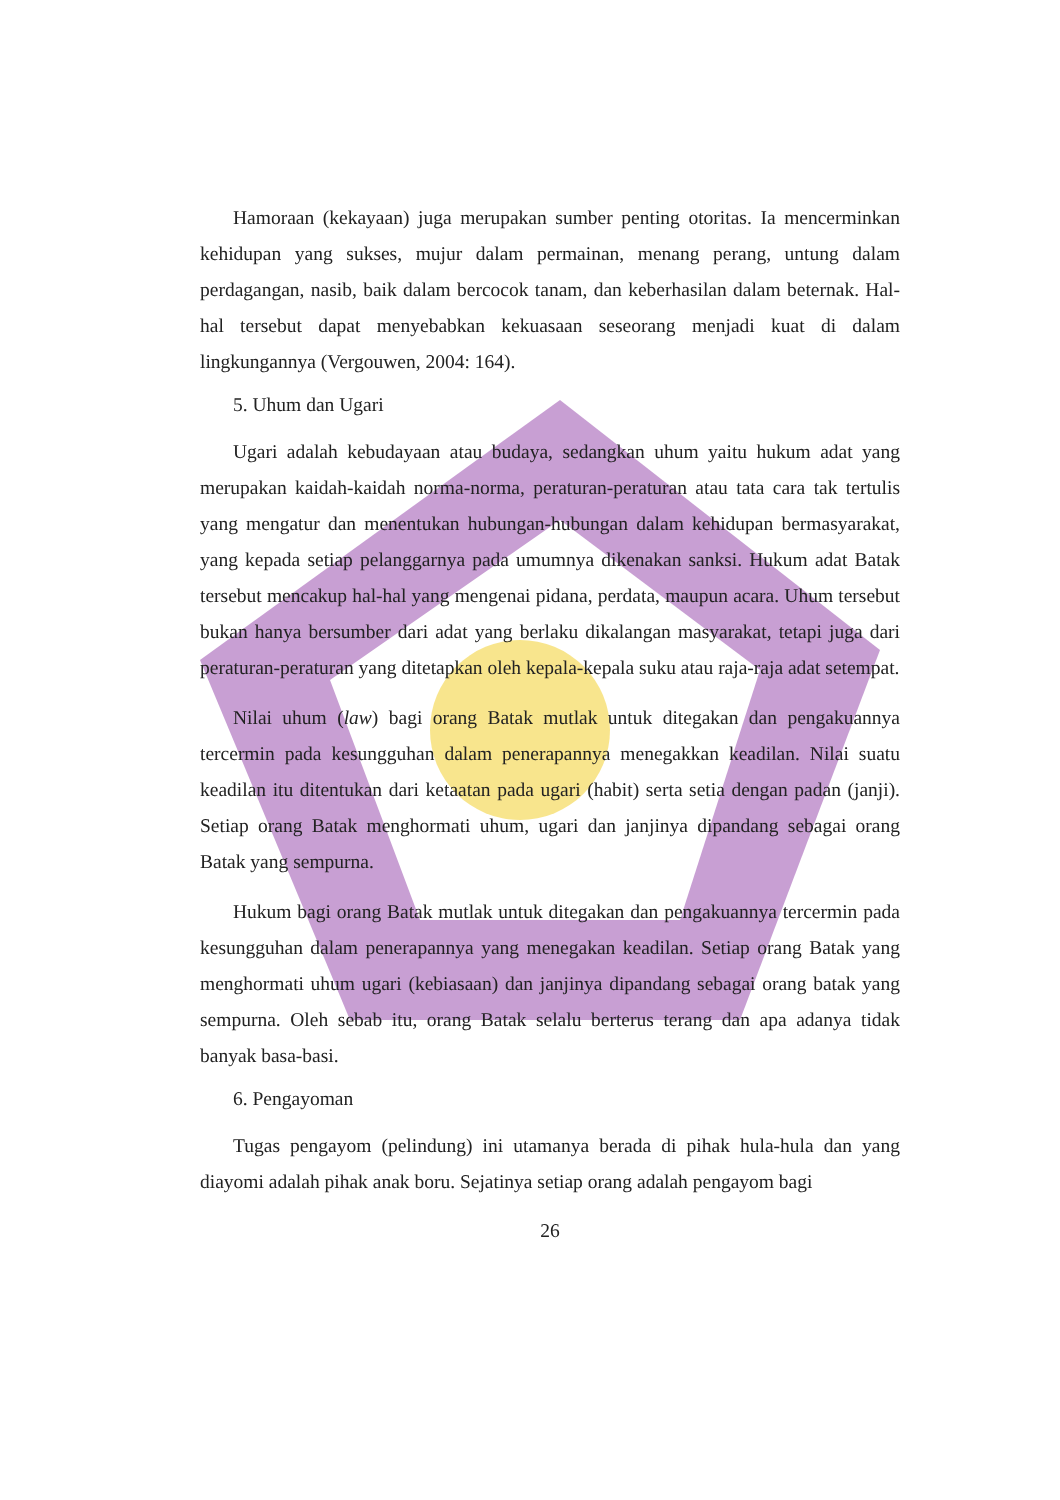Hamoraan (kekayaan) juga merupakan sumber penting otoritas. Ia mencerminkan kehidupan yang sukses, mujur dalam permainan, menang perang, untung dalam perdagangan, nasib, baik dalam bercocok tanam, dan keberhasilan dalam beternak. Hal-hal tersebut dapat menyebabkan kekuasaan seseorang menjadi kuat di dalam lingkungannya (Vergouwen, 2004: 164).
5. Uhum dan Ugari
Ugari adalah kebudayaan atau budaya, sedangkan uhum yaitu hukum adat yang merupakan kaidah-kaidah norma-norma, peraturan-peraturan atau tata cara tak tertulis yang mengatur dan menentukan hubungan-hubungan dalam kehidupan bermasyarakat, yang kepada setiap pelanggarnya pada umumnya dikenakan sanksi. Hukum adat Batak tersebut mencakup hal-hal yang mengenai pidana, perdata, maupun acara. Uhum tersebut bukan hanya bersumber dari adat yang berlaku dikalangan masyarakat, tetapi juga dari peraturan-peraturan yang ditetapkan oleh kepala-kepala suku atau raja-raja adat setempat.
Nilai uhum (law) bagi orang Batak mutlak untuk ditegakan dan pengakuannya tercermin pada kesungguhan dalam penerapannya menegakkan keadilan. Nilai suatu keadilan itu ditentukan dari ketaatan pada ugari (habit) serta setia dengan padan (janji). Setiap orang Batak menghormati uhum, ugari dan janjinya dipandang sebagai orang Batak yang sempurna.
Hukum bagi orang Batak mutlak untuk ditegakan dan pengakuannya tercermin pada kesungguhan dalam penerapannya yang menegakan keadilan. Setiap orang Batak yang menghormati uhum ugari (kebiasaan) dan janjinya dipandang sebagai orang batak yang sempurna. Oleh sebab itu, orang Batak selalu berterus terang dan apa adanya tidak banyak basa-basi.
6. Pengayoman
Tugas pengayom (pelindung) ini utamanya berada di pihak hula-hula dan yang diayomi adalah pihak anak boru. Sejatinya setiap orang adalah pengayom bagi
26